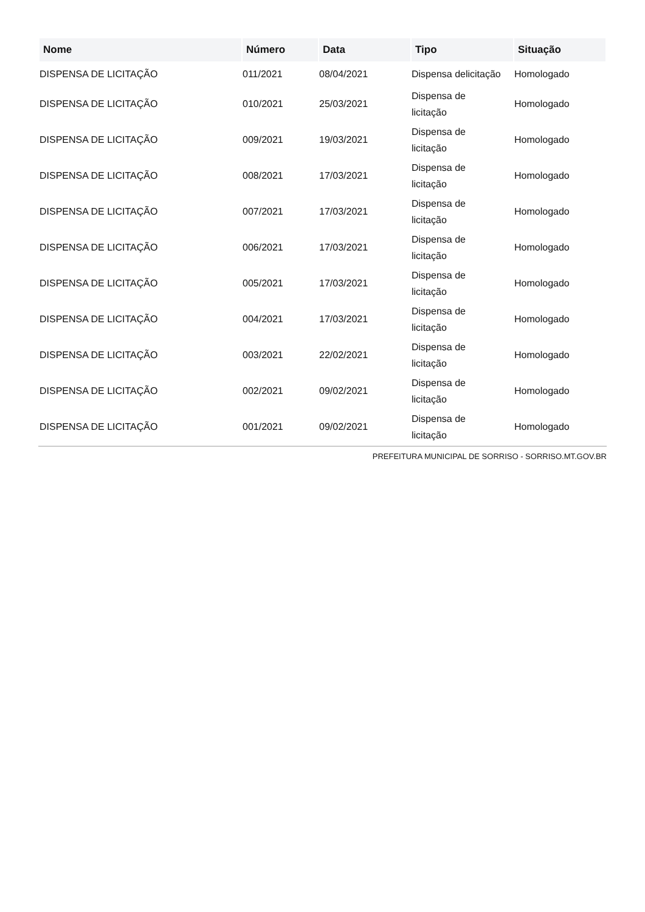| Nome | Número | Data | Tipo | Situação |
| --- | --- | --- | --- | --- |
| DISPENSA DE LICITAÇÃO | 011/2021 | 08/04/2021 | Dispensa delicitação | Homologado |
| DISPENSA DE LICITAÇÃO | 010/2021 | 25/03/2021 | Dispensa de licitação | Homologado |
| DISPENSA DE LICITAÇÃO | 009/2021 | 19/03/2021 | Dispensa de licitação | Homologado |
| DISPENSA DE LICITAÇÃO | 008/2021 | 17/03/2021 | Dispensa de licitação | Homologado |
| DISPENSA DE LICITAÇÃO | 007/2021 | 17/03/2021 | Dispensa de licitação | Homologado |
| DISPENSA DE LICITAÇÃO | 006/2021 | 17/03/2021 | Dispensa de licitação | Homologado |
| DISPENSA DE LICITAÇÃO | 005/2021 | 17/03/2021 | Dispensa de licitação | Homologado |
| DISPENSA DE LICITAÇÃO | 004/2021 | 17/03/2021 | Dispensa de licitação | Homologado |
| DISPENSA DE LICITAÇÃO | 003/2021 | 22/02/2021 | Dispensa de licitação | Homologado |
| DISPENSA DE LICITAÇÃO | 002/2021 | 09/02/2021 | Dispensa de licitação | Homologado |
| DISPENSA DE LICITAÇÃO | 001/2021 | 09/02/2021 | Dispensa de licitação | Homologado |
PREFEITURA MUNICIPAL DE SORRISO - SORRISO.MT.GOV.BR